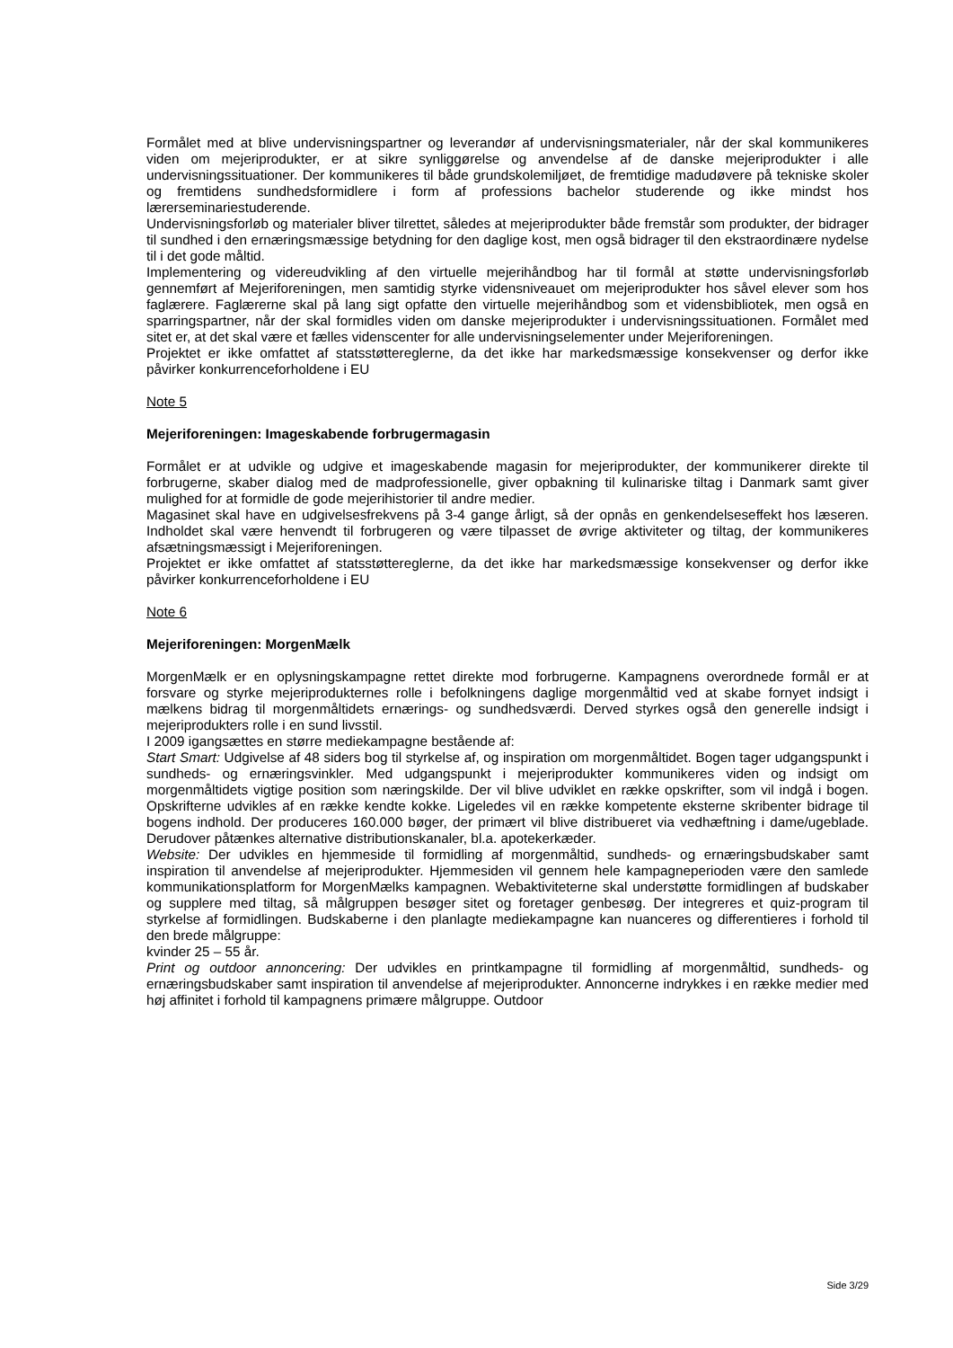Formålet med at blive undervisningspartner og leverandør af undervisningsmaterialer, når der skal kommunikeres viden om mejeriprodukter, er at sikre synliggørelse og anvendelse af de danske mejeriprodukter i alle undervisningssituationer. Der kommunikeres til både grundskolemiljøet, de fremtidige madudøvere på tekniske skoler og fremtidens sundhedsformidlere i form af professions bachelor studerende og ikke mindst hos lærerseminariestuderende.
Undervisningsforløb og materialer bliver tilrettet, således at mejeriprodukter både fremstår som produkter, der bidrager til sundhed i den ernæringsmæssige betydning for den daglige kost, men også bidrager til den ekstraordinære nydelse til i det gode måltid.
Implementering og videreudvikling af den virtuelle mejerihåndbog har til formål at støtte undervisningsforløb gennemført af Mejeriforeningen, men samtidig styrke vidensniveauet om mejeriprodukter hos såvel elever som hos faglærere. Faglærerne skal på lang sigt opfatte den virtuelle mejerihåndbog som et vidensbibliotek, men også en sparringspartner, når der skal formidles viden om danske mejeriprodukter i undervisningssituationen. Formålet med sitet er, at det skal være et fælles videnscenter for alle undervisningselementer under Mejeriforeningen.
Projektet er ikke omfattet af statsstøttereglerne, da det ikke har markedsmæssige konsekvenser og derfor ikke påvirker konkurrenceforholdene i EU
Note 5
Mejeriforeningen: Imageskabende forbrugermagasin
Formålet er at udvikle og udgive et imageskabende magasin for mejeriprodukter, der kommunikerer direkte til forbrugerne, skaber dialog med de madprofessionelle, giver opbakning til kulinariske tiltag i Danmark samt giver mulighed for at formidle de gode mejerihistorier til andre medier.
Magasinet skal have en udgivelsesfrekvens på 3-4 gange årligt, så der opnås en genkendelseseffekt hos læseren. Indholdet skal være henvendt til forbrugeren og være tilpasset de øvrige aktiviteter og tiltag, der kommunikeres afsætningsmæssigt i Mejeriforeningen.
Projektet er ikke omfattet af statsstøttereglerne, da det ikke har markedsmæssige konsekvenser og derfor ikke påvirker konkurrenceforholdene i EU
Note 6
Mejeriforeningen: MorgenMælk
MorgenMælk er en oplysningskampagne rettet direkte mod forbrugerne. Kampagnens overordnede formål er at forsvare og styrke mejeriprodukternes rolle i befolkningens daglige morgenmåltid ved at skabe fornyet indsigt i mælkens bidrag til morgenmåltidets ernærings- og sundhedsværdi. Derved styrkes også den generelle indsigt i mejeriprodukters rolle i en sund livsstil.
I 2009 igangsættes en større mediekampagne bestående af:
Start Smart: Udgivelse af 48 siders bog til styrkelse af, og inspiration om morgenmåltidet. Bogen tager udgangspunkt i sundheds- og ernæringsvinkler. Med udgangspunkt i mejeriprodukter kommunikeres viden og indsigt om morgenmåltidets vigtige position som næringskilde. Der vil blive udviklet en række opskrifter, som vil indgå i bogen. Opskrifterne udvikles af en række kendte kokke. Ligeledes vil en række kompetente eksterne skribenter bidrage til bogens indhold. Der produceres 160.000 bøger, der primært vil blive distribueret via vedhæftning i dame/ugeblade. Derudover påtænkes alternative distributionskanaler, bl.a. apotekerkæder.
Website: Der udvikles en hjemmeside til formidling af morgenmåltid, sundheds- og ernæringsbudskaber samt inspiration til anvendelse af mejeriprodukter. Hjemmesiden vil gennem hele kampagneperioden være den samlede kommunikationsplatform for MorgenMælks kampagnen. Webaktiviteterne skal understøtte formidlingen af budskaber og supplere med tiltag, så målgruppen besøger sitet og foretager genbesøg. Der integreres et quiz-program til styrkelse af formidlingen. Budskaberne i den planlagte mediekampagne kan nuanceres og differentieres i forhold til den brede målgruppe:
kvinder 25 – 55 år.
Print og outdoor annoncering: Der udvikles en printkampagne til formidling af morgenmåltid, sundheds- og ernæringsbudskaber samt inspiration til anvendelse af mejeriprodukter. Annoncerne indrykkes i en række medier med høj affinitet i forhold til kampagnens primære målgruppe. Outdoor
Side 3/29